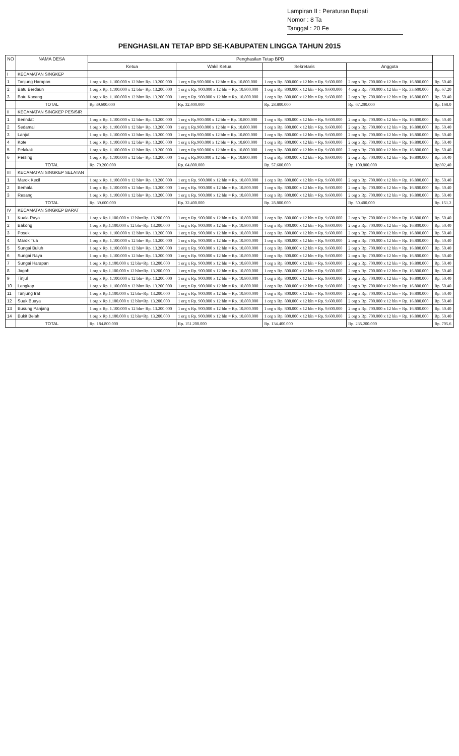Lampiran II : Peraturan Bupati
Nomor : 8 Ta
Tanggal : 20 Fe
PENGHASILAN TETAP BPD SE-KABUPATEN LINGGA TAHUN 2015
| NO | NAMA DESA | Penghasilan Tetap BPD | | | | |
| --- | --- | --- | --- | --- | --- | --- |
| | | Ketua | Wakil Ketua | Sekretaris | Anggota | |
| I | KECAMATAN SINGKEP | | | | | |
| 1 | Tanjung Harapan | 1 org x Rp. 1.100.000 x 12 bln= Rp. 13.200.000 | 1 org x Rp.900.000 x 12 bln = Rp. 10.800.000 | 1 org x Rp. 800.000 x 12 bln = Rp. 9.600.000 | 2 org x Rp. 700.000 x 12 bln = Rp. 16.800.000 | Rp. 50.40 |
| 2 | Batu Berdaun | 1 org x Rp. 1.100.000 x 12 bln= Rp. 13.200.000 | 1 org x Rp. 900.000 x 12 bln = Rp. 10.800.000 | 1 org x Rp. 800.000 x 12 bln = Rp. 9.600.000 | 4 org x Rp. 700.000 x 12 bln = Rp. 33.600.000 | Rp. 67.20 |
| 3 | Batu Kacang | 1 org x Rp. 1.100.000 x 12 bln= Rp. 13.200.000 | 1 org x Rp. 900.000 x 12 bln = Rp. 10.800.000 | 1 org x Rp. 800.000 x 12 bln = Rp. 9.600.000 | 2 org x Rp. 700.000 x 12 bln = Rp. 16.800.000 | Rp. 50.40 |
| | TOTAL | Rp.39.600.000 | Rp. 32.400.000 | Rp. 28.800.000 | Rp. 67.200.000 | Rp. 168.0 |
| II | KECAMATAN SINGKEP PESISIR | | | | | |
| 1 | Berindat | 1 org x Rp. 1.100.000 x 12 bln= Rp. 13.200.000 | 1 org x Rp.900.000 x 12 bln = Rp. 10.800.000 | 1 org x Rp. 800.000 x 12 bln = Rp. 9.600.000 | 2 org x Rp. 700.000 x 12 bln = Rp. 16.800.000 | Rp. 50.40 |
| 2 | Sedamai | 1 org x Rp. 1.100.000 x 12 bln= Rp. 13.200.000 | 1 org x Rp.900.000 x 12 bln = Rp. 10.800.000 | 1 org x Rp. 800.000 x 12 bln = Rp. 9.600.000 | 2 org x Rp. 700.000 x 12 bln = Rp. 16.800.000 | Rp. 50.40 |
| 3 | Lanjut | 1 org x Rp. 1.100.000 x 12 bln= Rp. 13.200.000 | 1 org x Rp.900.000 x 12 bln = Rp. 10.800.000 | 1 org x Rp. 800.000 x 12 bln = Rp. 9.600.000 | 2 org x Rp. 700.000 x 12 bln = Rp. 16.800.000 | Rp. 50.40 |
| 4 | Kote | 1 org x Rp. 1.100.000 x 12 bln= Rp. 13.200.000 | 1 org x Rp.900.000 x 12 bln = Rp. 10.800.000 | 1 org x Rp. 800.000 x 12 bln = Rp. 9.600.000 | 2 org x Rp. 700.000 x 12 bln = Rp. 16.800.000 | Rp. 50.40 |
| 5 | Pelakak | 1 org x Rp. 1.100.000 x 12 bln= Rp. 13.200.000 | 1 org x Rp.900.000 x 12 bln = Rp. 10.800.000 | 1 org x Rp. 800.000 x 12 bln = Rp. 9.600.000 | 2 org x Rp. 700.000 x 12 bln = Rp. 16.800.000 | Rp. 50.40 |
| 6 | Persing | 1 org x Rp. 1.100.000 x 12 bln= Rp. 13.200.000 | 1 org x Rp.900.000 x 12 bln = Rp. 10.800.000 | 1 org x Rp. 800.000 x 12 bln = Rp. 9.600.000 | 2 org x Rp. 700.000 x 12 bln = Rp. 16.800.000 | Rp. 50.40 |
| | TOTAL | Rp. 79.200.000 | Rp. 64.800.000 | Rp. 57.600.000 | Rp. 100.800.000 | Rp302,40 |
| III | KECAMATAN SINGKEP SELATAN | | | | | |
| 1 | Marok Kecil | 1 org x Rp. 1.100.000 x 12 bln= Rp. 13.200.000 | 1 org x Rp. 900.000 x 12 bln = Rp. 10.800.000 | 1 org x Rp. 800.000 x 12 bln = Rp. 9.600.000 | 2 org x Rp. 700.000 x 12 bln = Rp. 16.800.000 | Rp. 50.40 |
| 2 | Berhala | 1 org x Rp. 1.100.000 x 12 bln= Rp. 13.200.000 | 1 org x Rp. 900.000 x 12 bln = Rp. 10.800.000 | 1 org x Rp. 800.000 x 12 bln = Rp. 9.600.000 | 2 org x Rp. 700.000 x 12 bln = Rp. 16.800.000 | Rp. 50.40 |
| 3 | Resang | 1 org x Rp. 1.100.000 x 12 bln= Rp. 13.200.000 | 1 org x Rp. 900.000 x 12 bln = Rp. 10.800.000 | 1 org x Rp. 800.000 x 12 bln = Rp. 9.600.000 | 2 org x Rp. 700.000 x 12 bln = Rp. 16.800.000 | Rp. 50.40 |
| | TOTAL | Rp. 39.600.000 | Rp. 32.400.000 | Rp. 28.800.000 | Rp. 50.400.000 | Rp. 151.2 |
| IV | KECAMATAN SINGKEP BARAT | | | | | |
| 1 | Kuala Raya | 1 org x Rp.1.100.000 x 12 bln=Rp. 13.200.000 | 1 org x Rp. 900.000 x 12 bln = Rp. 10.800.000 | 1 org x Rp. 800.000 x 12 bln = Rp. 9.600.000 | 2 org x Rp. 700.000 x 12 bln = Rp. 16.800.000 | Rp. 50.40 |
| 2 | Bakong | 1 org x Rp.1.100.000 x 12 bln=Rp. 13.200.000 | 1 org x Rp. 900.000 x 12 bln = Rp. 10.800.000 | 1 org x Rp. 800.000 x 12 bln = Rp. 9.600.000 | 2 org x Rp. 700.000 x 12 bln = Rp. 16.800.000 | Rp. 50.40 |
| 3 | Posek | 1 org x Rp. 1.100.000 x 12 bln= Rp. 13.200.000 | 1 org x Rp. 900.000 x 12 bln = Rp. 10.800.000 | 1 org x Rp. 800.000 x 12 bln = Rp. 9.600.000 | 2 org x Rp. 700.000 x 12 bln = Rp. 16.800.000 | Rp. 50.40 |
| 4 | Marok Tua | 1 org x Rp. 1.100.000 x 12 bln= Rp. 13.200.000 | 1 org x Rp. 900.000 x 12 bln = Rp. 10.800.000 | 1 org x Rp. 800.000 x 12 bln = Rp. 9.600.000 | 2 org x Rp. 700.000 x 12 bln = Rp. 16.800.000 | Rp. 50.40 |
| 5 | Sungai Buluh | 1 org x Rp. 1.100.000 x 12 bln= Rp. 13.200.000 | 1 org x Rp. 900.000 x 12 bln = Rp. 10.800.000 | 1 org x Rp. 800.000 x 12 bln = Rp. 9.600.000 | 2 org x Rp. 700.000 x 12 bln = Rp. 16.800.000 | Rp. 50.40 |
| 6 | Sungai Raya | 1 org x Rp. 1.100.000 x 12 bln= Rp. 13.200.000 | 1 org x Rp. 900.000 x 12 bln = Rp. 10.800.000 | 1 org x Rp. 800.000 x 12 bln = Rp. 9.600.000 | 2 org x Rp. 700.000 x 12 bln = Rp. 16.800.000 | Rp. 50.40 |
| 7 | Sungai Harapan | 1 org x Rp.1.100.000 x 12 bln=Rp. 13.200.000 | 1 org x Rp. 900.000 x 12 bln = Rp. 10.800.000 | 1 org x Rp. 800.000 x 12 bln = Rp. 9.600.000 | 2 org x Rp. 700.000 x 12 bln = Rp. 16.800.000 | Rp. 50.40 |
| 8 | Jagoh | 1 org x Rp.1.100.000 x 12 bln=Rp. 13.200.000 | 1 org x Rp. 900.000 x 12 bln = Rp. 10.800.000 | 1 org x Rp. 800.000 x 12 bln = Rp. 9.600.000 | 2 org x Rp. 700.000 x 12 bln = Rp. 16.800.000 | Rp. 50.40 |
| 9 | Tinjul | 1 org x Rp. 1.100.000 x 12 bln= Rp. 13.200.000 | 1 org x Rp. 900.000 x 12 bln = Rp. 10.800.000 | 1 org x Rp. 800.000 x 12 bln = Rp. 9.600.000 | 2 org x Rp. 700.000 x 12 bln = Rp. 16.800.000 | Rp. 50.40 |
| 10 | Langkap | 1 org x Rp. 1.100.000 x 12 bln= Rp. 13.200.000 | 1 org x Rp. 900.000 x 12 bln = Rp. 10.800.000 | 1 org x Rp. 800.000 x 12 bln = Rp. 9.600.000 | 2 org x Rp. 700.000 x 12 bln = Rp. 16.800.000 | Rp. 50.40 |
| 11 | Tanjung Irat | 1 org x Rp.1.100.000 x 12 bln=Rp. 13.200.000 | 1 org x Rp. 900.000 x 12 bln = Rp. 10.800.000 | 1 org x Rp. 800.000 x 12 bln = Rp. 9.600.000 | 2 org x Rp. 700.000 x 12 bln = Rp. 16.800.000 | Rp. 50.40 |
| 12 | Suak Buaya | 1 org x Rp.1.100.000 x 12 bln=Rp. 13.200.000 | 1 org x Rp. 900.000 x 12 bln = Rp. 10.800.000 | 1 org x Rp. 800.000 x 12 bln = Rp. 9.600.000 | 2 org x Rp. 700.000 x 12 bln = Rp. 16.800.000 | Rp. 50.40 |
| 13 | Busung Panjang | 1 org x Rp. 1.100.000 x 12 bln= Rp. 13.200.000 | 1 org x Rp. 900.000 x 12 bln = Rp. 10.800.000 | 1 org x Rp. 800.000 x 12 bln = Rp. 9.600.000 | 2 org x Rp. 700.000 x 12 bln = Rp. 16.800.000 | Rp. 50.40 |
| 14 | Bukit Belah | 1 org x Rp.1.100.000 x 12 bln=Rp. 13.200.000 | 1 org x Rp. 900.000 x 12 bln = Rp. 10.800.000 | 1 org x Rp. 800.000 x 12 bln = Rp. 9.600.000 | 2 org x Rp. 700.000 x 12 bln = Rp. 16.800.000 | Rp. 50.40 |
| | TOTAL | Rp. 184.800.000 | Rp. 151.200.000 | Rp. 134.400.000 | Rp. 235.200.000 | Rp. 705.6 |